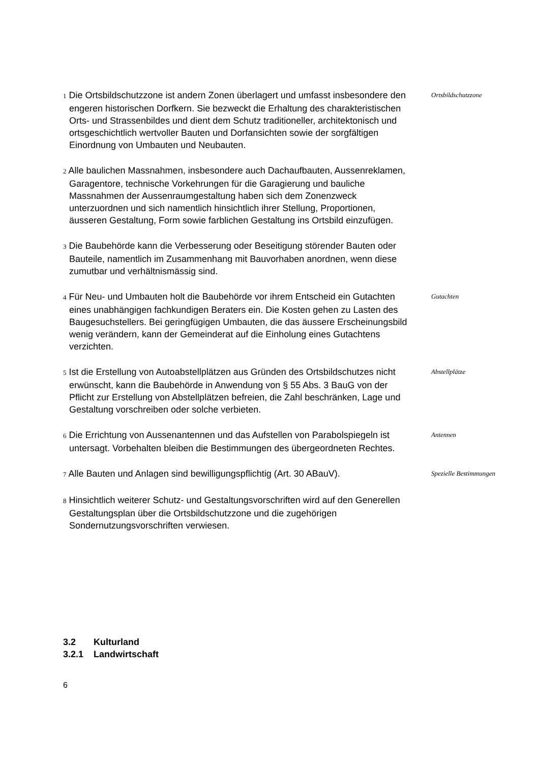1 Die Ortsbildschutzzone ist andern Zonen überlagert und umfasst insbesondere den engeren historischen Dorfkern. Sie bezweckt die Erhaltung des charakteristischen Orts- und Strassenbildes und dient dem Schutz traditioneller, architektonisch und ortsgeschichtlich wertvoller Bauten und Dorfansichten sowie der sorgfältigen Einordnung von Umbauten und Neubauten.
Ortsbildschutzzone
2 Alle baulichen Massnahmen, insbesondere auch Dachaufbauten, Aussenreklamen, Garagentore, technische Vorkehrungen für die Garagierung und bauliche Massnahmen der Aussenraumgestaltung haben sich dem Zonenzweck unterzuordnen und sich namentlich hinsichtlich ihrer Stellung, Proportionen, äusseren Gestaltung, Form sowie farblichen Gestaltung ins Ortsbild einzufügen.
3 Die Baubehörde kann die Verbesserung oder Beseitigung störender Bauten oder Bauteile, namentlich im Zusammenhang mit Bauvorhaben anordnen, wenn diese zumutbar und verhältnismässig sind.
4 Für Neu- und Umbauten holt die Baubehörde vor ihrem Entscheid ein Gutachten eines unabhängigen fachkundigen Beraters ein. Die Kosten gehen zu Lasten des Baugesuchstellers. Bei geringfügigen Umbauten, die das äussere Erscheinungsbild wenig verändern, kann der Gemeinderat auf die Einholung eines Gutachtens verzichten.
Gutachten
5 Ist die Erstellung von Autoabstellplätzen aus Gründen des Ortsbildschutzes nicht erwünscht, kann die Baubehörde in Anwendung von § 55 Abs. 3 BauG von der Pflicht zur Erstellung von Abstellplätzen befreien, die Zahl beschränken, Lage und Gestaltung vorschreiben oder solche verbieten.
Abstellplätze
6 Die Errichtung von Aussenantennen und das Aufstellen von Parabolspiegeln ist untersagt. Vorbehalten bleiben die Bestimmungen des übergeordneten Rechtes.
Antennen
7 Alle Bauten und Anlagen sind bewilligungspflichtig (Art. 30 ABauV).
Spezielle Bestimmungen
8 Hinsichtlich weiterer Schutz- und Gestaltungsvorschriften wird auf den Generellen Gestaltungsplan über die Ortsbildschutzzone und die zugehörigen Sondernutzungsvorschriften verwiesen.
3.2 Kulturland
3.2.1 Landwirtschaft
6